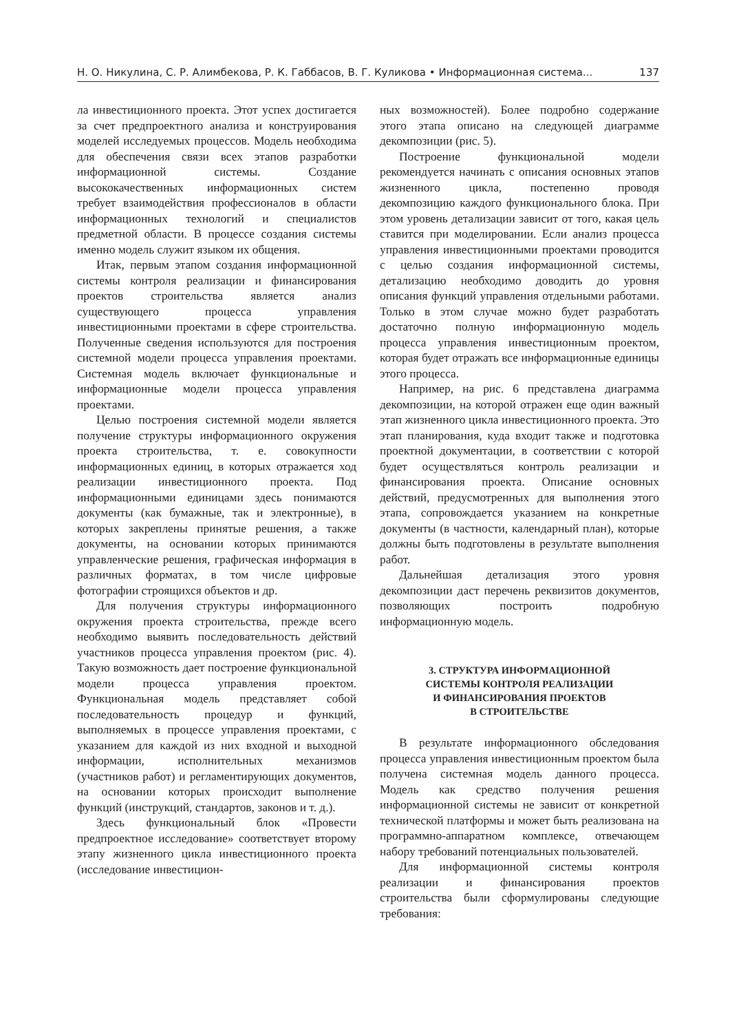Н. О. Никулина, С. Р. Алимбекова, Р. К. Габбасов, В. Г. Куликова • Информационная система... 137
ла инвестиционного проекта. Этот успех достигается за счет предпроектного анализа и конструирования моделей исследуемых процессов. Модель необходима для обеспечения связи всех этапов разработки информационной системы. Создание высококачественных информационных систем требует взаимодействия профессионалов в области информационных технологий и специалистов предметной области. В процессе создания системы именно модель служит языком их общения.
Итак, первым этапом создания информационной системы контроля реализации и финансирования проектов строительства является анализ существующего процесса управления инвестиционными проектами в сфере строительства. Полученные сведения используются для построения системной модели процесса управления проектами. Системная модель включает функциональные и информационные модели процесса управления проектами.
Целью построения системной модели является получение структуры информационного окружения проекта строительства, т. е. совокупности информационных единиц, в которых отражается ход реализации инвестиционного проекта. Под информационными единицами здесь понимаются документы (как бумажные, так и электронные), в которых закреплены принятые решения, а также документы, на основании которых принимаются управленческие решения, графическая информация в различных форматах, в том числе цифровые фотографии строящихся объектов и др.
Для получения структуры информационного окружения проекта строительства, прежде всего необходимо выявить последовательность действий участников процесса управления проектом (рис. 4). Такую возможность дает построение функциональной модели процесса управления проектом. Функциональная модель представляет собой последовательность процедур и функций, выполняемых в процессе управления проектами, с указанием для каждой из них входной и выходной информации, исполнительных механизмов (участников работ) и регламентирующих документов, на основании которых происходит выполнение функций (инструкций, стандартов, законов и т. д.).
Здесь функциональный блок «Провести предпроектное исследование» соответствует второму этапу жизненного цикла инвестиционного проекта (исследование инвестицион-
ных возможностей). Более подробно содержание этого этапа описано на следующей диаграмме декомпозиции (рис. 5).
Построение функциональной модели рекомендуется начинать с описания основных этапов жизненного цикла, постепенно проводя декомпозицию каждого функционального блока. При этом уровень детализации зависит от того, какая цель ставится при моделировании. Если анализ процесса управления инвестиционными проектами проводится с целью создания информационной системы, детализацию необходимо доводить до уровня описания функций управления отдельными работами. Только в этом случае можно будет разработать достаточно полную информационную модель процесса управления инвестиционным проектом, которая будет отражать все информационные единицы этого процесса.
Например, на рис. 6 представлена диаграмма декомпозиции, на которой отражен еще один важный этап жизненного цикла инвестиционного проекта. Это этап планирования, куда входит также и подготовка проектной документации, в соответствии с которой будет осуществляться контроль реализации и финансирования проекта. Описание основных действий, предусмотренных для выполнения этого этапа, сопровождается указанием на конкретные документы (в частности, календарный план), которые должны быть подготовлены в результате выполнения работ.
Дальнейшая детализация этого уровня декомпозиции даст перечень реквизитов документов, позволяющих построить подробную информационную модель.
3. СТРУКТУРА ИНФОРМАЦИОННОЙ
СИСТЕМЫ КОНТРОЛЯ РЕАЛИЗАЦИИ
И ФИНАНСИРОВАНИЯ ПРОЕКТОВ
В СТРОИТЕЛЬСТВЕ
В результате информационного обследования процесса управления инвестиционным проектом была получена системная модель данного процесса. Модель как средство получения решения информационной системы не зависит от конкретной технической платформы и может быть реализована на программно-аппаратном комплексе, отвечающем набору требований потенциальных пользователей.
Для информационной системы контроля реализации и финансирования проектов строительства были сформулированы следующие требования: